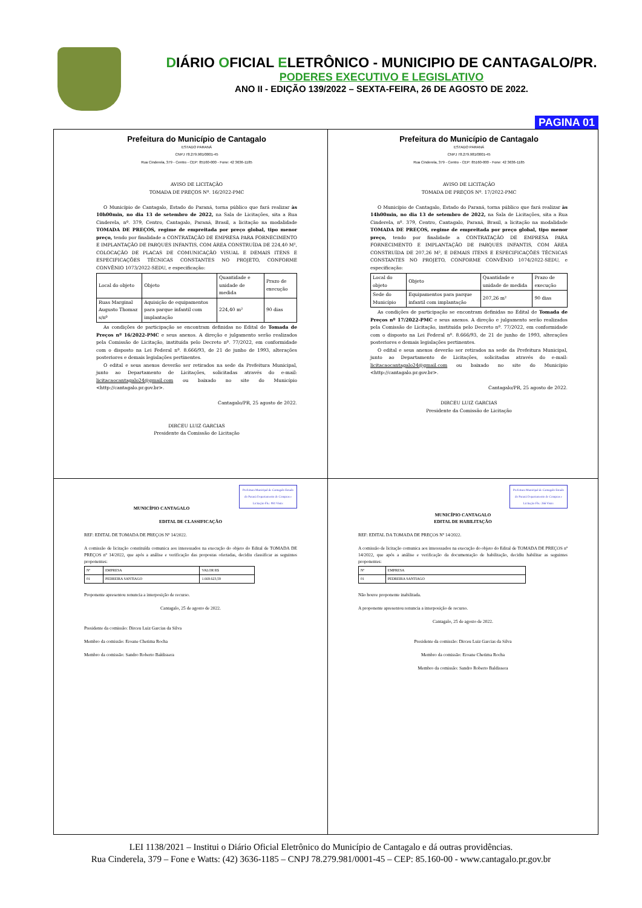DIÁRIO OFICIAL ELETRÔNICO - MUNICIPIO DE CANTAGALO/PR.
PODERES EXECUTIVO E LEGISLATIVO
ANO II - EDIÇÃO 139/2022 – SEXTA-FEIRA, 26 DE AGOSTO DE 2022.
PAGINA 01
Prefeitura do Município de Cantagalo
ESTADO PARANÁ
CNPJ 78.279.981/0001-45
Rua Cinderela, 379 - Centro - CEP: 85160-000 - Fone: 42 3636-1185
AVISO DE LICITAÇÃO
TOMADA DE PREÇOS Nº. 16/2022-PMC
O Município de Cantagalo, Estado do Paraná, torna público que fará realizar às 10h00min, no dia 13 de setembro de 2022, na Sala de Licitações, sita a Rua Cinderela, nº. 379, Centro, Cantagalo, Paraná, Brasil, a licitação na modalidade TOMADA DE PREÇOS, regime de empreitada por preço global, tipo menor preço, tendo por finalidade a CONTRATAÇÃO DE EMPRESA PARA FORNECIMENTO E IMPLANTAÇÃO DE PARQUES INFANTIS, COM ÁREA CONSTRUÍDA DE 224,40 M², COLOCAÇÃO DE PLACAS DE COMUNICAÇÃO VISUAL E DEMAIS ITENS E ESPECIFICAÇÕES TÉCNICAS CONSTANTES NO PROJETO, CONFORME CONVÊNIO 1073/2022-SEDU, e especificação:
| Local do objeto | Objeto | Quantidade e unidade de medida | Prazo de execução |
| --- | --- | --- | --- |
| Ruas Marginal Augusto Thomaz s/nº | Aquisição de equipamentos para parque infantil com implantação | 224,40 m² | 90 dias |
As condições de participação se encontram definidas no Edital de Tomada de Preços nº 16/2022-PMC e seus anexos. A direção e julgamento serão realizados pela Comissão de Licitação, instituída pelo Decreto nº. 77/2022, em conformidade com o disposto na Lei Federal nº. 8.666/93, de 21 de junho de 1993, alterações posteriores e demais legislações pertinentes.
O edital e seus anexos deverão ser retirados na sede da Prefeitura Municipal, junto ao Departamento de Licitações, solicitadas através do e-mail: licitacaocantagalo24@gmail.com ou baixado no site do Município <http://cantagalo.pr.gov.br>.
Cantagalo/PR, 25 agosto de 2022.
DIRCEU LUIZ GARCIAS
Presidente da Comissão de Licitação
Prefeitura do Município de Cantagalo
ESTADO PARANÁ
CNPJ 78.279.981/0001-45
Rua Cinderela, 379 - Centro - CEP: 85160-000 - Fone: 42 3636-1185
AVISO DE LICITAÇÃO
TOMADA DE PREÇOS Nº. 17/2022-PMC
O Município de Cantagalo, Estado do Paraná, torna público que fará realizar às 14h00min, no dia 13 de setembro de 2022, na Sala de Licitações, sita a Rua Cinderela, nº. 379, Centro, Cantagalo, Paraná, Brasil, a licitação na modalidade TOMADA DE PREÇOS, regime de empreitada por preço global, tipo menor preço, tendo por finalidade a CONTRATAÇÃO DE EMPRESA PARA FORNECIMENTO E IMPLANTAÇÃO DE PARQUES INFANTIS, COM ÁREA CONSTRUÍDA DE 207,26 M², E DEMAIS ITENS E ESPECIFICAÇÕES TÉCNICAS CONSTANTES NO PROJETO, CONFORME CONVÊNIO 1074/2022-SEDU, e especificação:
| Local do objeto | Objeto | Quantidade e unidade de medida | Prazo de execução |
| --- | --- | --- | --- |
| Sede do Município | Equipamentos para parque infantil com implantação | 207,26 m² | 90 dias |
As condições de participação se encontram definidas no Edital de Tomada de Preços nº 17/2022-PMC e seus anexos. A direção e julgamento serão realizados pela Comissão de Licitação, instituída pelo Decreto nº. 77/2022, em conformidade com o disposto na Lei Federal nº. 8.666/93, de 21 de junho de 1993, alterações posteriores e demais legislações pertinentes.
O edital e seus anexos deverão ser retirados na sede da Prefeitura Municipal, junto ao Departamento de Licitações, solicitadas através do e-mail: licitacaocantagalo24@gmail.com ou baixado no site do Município <http://cantagalo.pr.gov.br>.
Cantagalo/PR, 25 agosto de 2022.
DIRCEU LUIZ GARCIAS
Presidente da Comissão de Licitação
Prefeitura Municipal de Cantagalo Estado do Paraná Departamento de Compras e Licitação Fls.: 081 Visto:
MUNICÍPIO CANTAGALO
EDITAL DE CLASSIFICAÇÃO
REF: EDITAL DE TOMADA DE PREÇOS Nº 14/2022.
A comissão de licitação constituída comunica aos interessados na execução do objeto do Edital de TOMADA DE PREÇOS nº 14/2022, que após a análise e verificação das propostas ofertadas, decidiu classificar as seguintes proponentes:
| Nº | EMPRESA | VALOR R$ |
| --- | --- | --- |
| 01 | PEDREIRA SANTIAGO | 1.669.623,59 |
Proponente apresentou renuncia a interposição de recurso.
Cantagalo, 25 de agosto de 2022.
Presidente da comissão: Dirceu Luiz Garcias da Silva
Membro da comissão: Eroane Chetima Rocha
Membro da comissão: Sandro Roberto Baldissera
Prefeitura Municipal de Cantagalo Estado do Paraná Departamento de Compras e Licitação Fls.: 266 Visto:
MUNICÍPIO CANTAGALO
EDITAL DE HABILITAÇÃO
REF: EDITAL DA TOMADA DE PREÇOS Nº 14/2022.
A comissão de licitação comunica aos interessados na execução do objeto do Edital de TOMADA DE PREÇOS nº 14/2022, que após a análise e verificação da documentação de habilitação, decidiu habilitar as seguintes proponentes:
| Nº | EMPRESA |
| --- | --- |
| 01 | PEDREIRA SANTIAGO |
Não houve proponente inabilitada.
A proponente apresentou renuncia a interposição de recurso.
Cantagalo, 25 de agosto de 2022.
Presidente da comissão: Dirceu Luiz Garcias da Silva
Membro da comissão: Eroane Chetima Rocha
Membro da comissão: Sandro Roberto Baldissera
LEI 1138/2021 – Institui o Diário Oficial Eletrônico do Município de Cantagalo e dá outras providências.
Rua Cinderela, 379 – Fone e Watts: (42) 3636-1185 – CNPJ 78.279.981/0001-45 – CEP: 85.160-00 - www.cantagalo.pr.gov.br